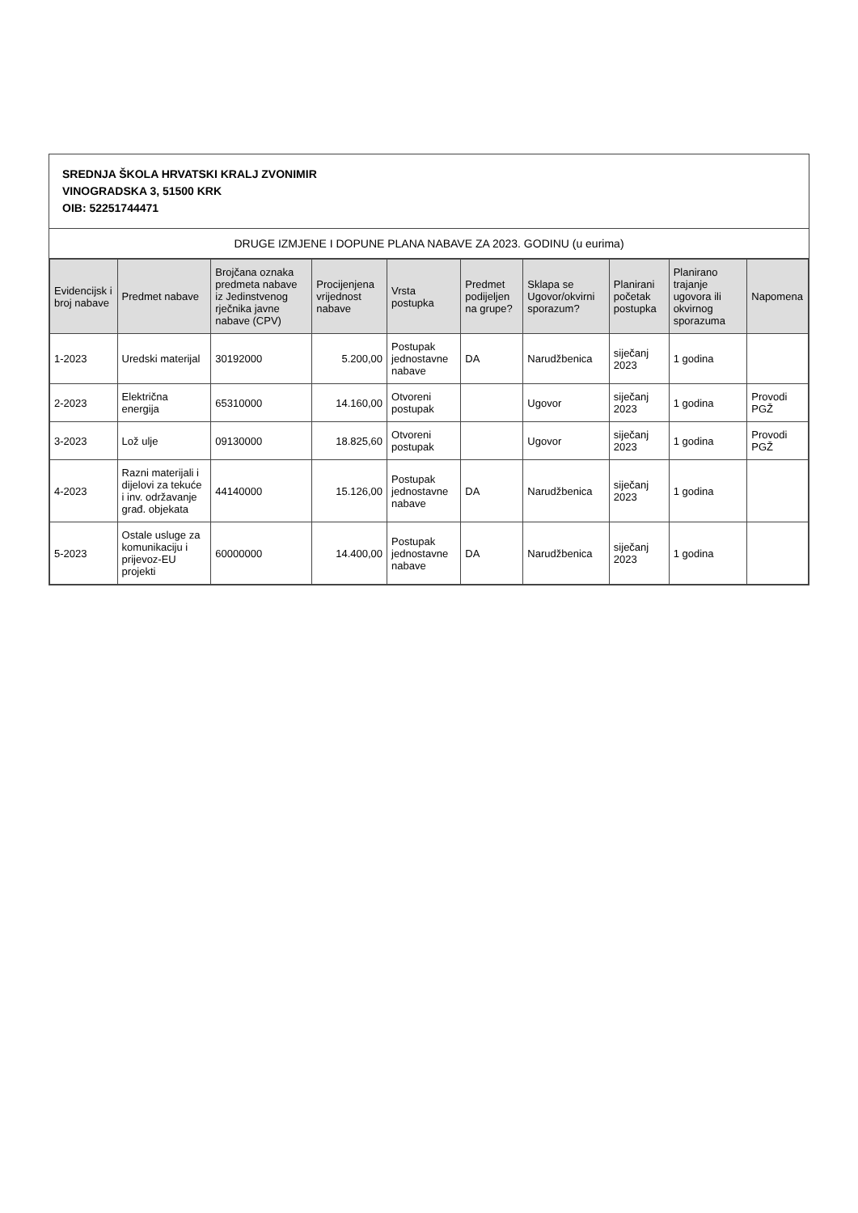SREDNJA ŠKOLA HRVATSKI KRALJ ZVONIMIR
VINOGRADSKA 3, 51500 KRK
OIB: 52251744471
DRUGE IZMJENE I DOPUNE PLANA NABAVE ZA 2023. GODINU (u eurima)
| Evidencijsk i broj nabave | Predmet nabave | Brojčana oznaka predmeta nabave iz Jedinstvenog rječnika javne nabave (CPV) | Procijenjena vrijednost nabave | Vrsta postupka | Predmet podijeljen na grupe? | Sklapa se Ugovor/okvirni sporazum? | Planirani početak postupka | Planirano trajanje ugovora ili okvirnog sporazuma | Napomena |
| --- | --- | --- | --- | --- | --- | --- | --- | --- | --- |
| 1-2023 | Uredski materijal | 30192000 | 5.200,00 | Postupak jednostavne nabave | DA | Narudžbenica | siječanj 2023 | 1 godina | |
| 2-2023 | Električna energija | 65310000 | 14.160,00 | Otvoreni postupak | | Ugovor | siječanj 2023 | 1 godina | Provodi PGŽ |
| 3-2023 | Lož ulje | 09130000 | 18.825,60 | Otvoreni postupak | | Ugovor | siječanj 2023 | 1 godina | Provodi PGŽ |
| 4-2023 | Razni materijali i dijelovi za tekuće i inv. održavanje građ. objekata | 44140000 | 15.126,00 | Postupak jednostavne nabave | DA | Narudžbenica | siječanj 2023 | 1 godina | |
| 5-2023 | Ostale usluge za komunikaciju i prijevoz-EU projekti | 60000000 | 14.400,00 | Postupak jednostavne nabave | DA | Narudžbenica | siječanj 2023 | 1 godina | |